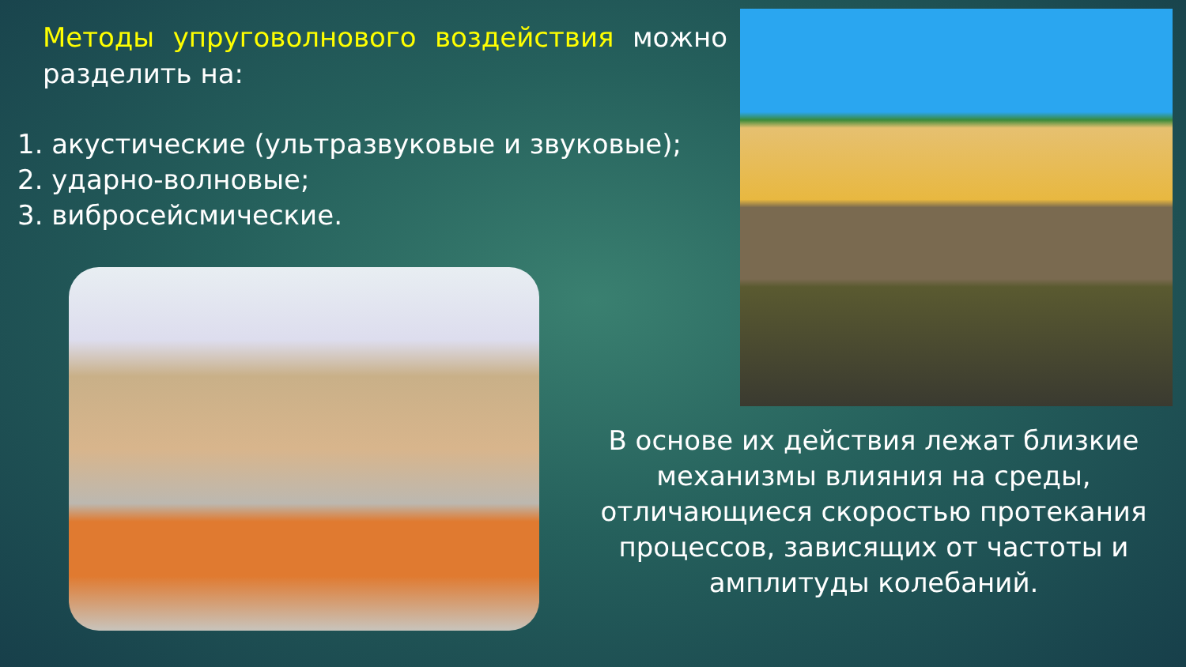Методы упруговолнового воздействия можно разделить на:
1. акустические (ультразвуковые и звуковые);
2. ударно-волновые;
3. вибросейсмические.
В основе их действия лежат близкие механизмы влияния на среды, отличающиеся скоростью протекания процессов, зависящих от частоты и амплитуды колебаний.